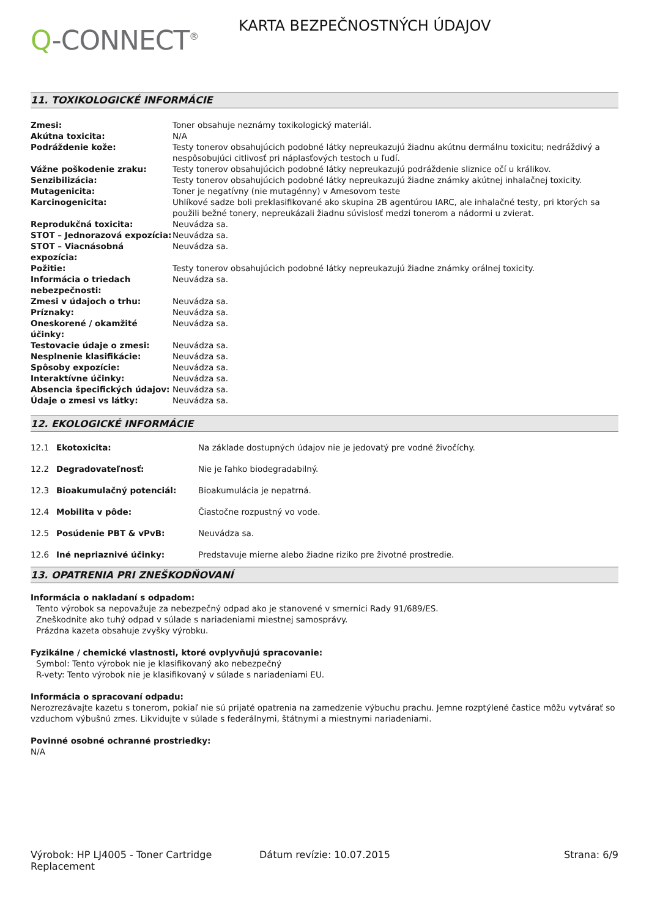Q-CONNECT<sup>®</sup>
KARTA BEZPEČNOSTNÝCH ÚDAJOV
11. TOXIKOLOGICKÉ INFORMÁCIE
| Zmesi: | Toner obsahuje neznámy toxikologický materiál. |
| Akútna toxicita: | N/A |
| Podráždenie kože: | Testy tonerov obsahujúcich podobné látky nepreukazujú žiadnu akútnu dermálnu toxicitu; nedráždivý a nespôsobujúci citlivosť pri náplasťových testoch u ľudí. |
| Vážne poškodenie zraku: | Testy tonerov obsahujúcich podobné látky nepreukazujú podráždenie sliznice očí u králikov. |
| Senzibilizácia: | Testy tonerov obsahujúcich podobné látky nepreukazujú žiadne známky akútnej inhalačnej toxicity. |
| Mutagenicita: | Toner je negatívny (nie mutagénny) v Amesovom teste |
| Karcinogenicita: | Uhlíkové sadze boli preklasifikované ako skupina 2B agentúrou IARC, ale inhalačné testy, pri ktorých sa použili bežné tonery, nepreukázali žiadnu súvislosť medzi tonerom a nádormi u zvierat. |
| Reprodukčná toxicita: | Neuvádza sa. |
| STOT – Jednorazová expozícia: | Neuvádza sa. |
| STOT – Viacnásobná expozícia: | Neuvádza sa. |
| Požitie: | Testy tonerov obsahujúcich podobné látky nepreukazujú žiadne známky orálnej toxicity. |
| Informácia o triedach nebezpečnosti: | Neuvádza sa. |
| Zmesi v údajoch o trhu: | Neuvádza sa. |
| Príznaky: | Neuvádza sa. |
| Oneskorené / okamžité účinky: | Neuvádza sa. |
| Testovacie údaje o zmesi: | Neuvádza sa. |
| Nesplnenie klasifikácie: | Neuvádza sa. |
| Spôsoby expozície: | Neuvádza sa. |
| Interaktívne účinky: | Neuvádza sa. |
| Absencia špecifických údajov: | Neuvádza sa. |
| Údaje o zmesi vs látky: | Neuvádza sa. |
12. EKOLOGICKÉ INFORMÁCIE
| 12.1 | Ekotoxicita: | Na základe dostupných údajov nie je jedovatý pre vodné živočíchy. |
| 12.2 | Degradovateľnosť: | Nie je ľahko biodegradabilný. |
| 12.3 | Bioakumulačný potenciál: | Bioakumulácia je nepatrná. |
| 12.4 | Mobilita v pôde: | Čiastočne rozpustný vo vode. |
| 12.5 | Posúdenie PBT & vPvB: | Neuvádza sa. |
| 12.6 | Iné nepriaznivé účinky: | Predstavuje mierne alebo žiadne riziko pre životné prostredie. |
13. OPATRENIA PRI ZNEŠKODŇOVANÍ
Informácia o nakladaní s odpadom:
Tento výrobok sa nepovažuje za nebezpečný odpad ako je stanovené v smernici Rady 91/689/ES.
Zneškodnite ako tuhý odpad v súlade s nariadeniami miestnej samosprávy.
Prázdna kazeta obsahuje zvyšky výrobku.
Fyzikálne / chemické vlastnosti, ktoré ovplyvňujú spracovanie:
Symbol: Tento výrobok nie je klasifikovaný ako nebezpečný
R-vety: Tento výrobok nie je klasifikovaný v súlade s nariadeniami EU.
Informácia o spracovaní odpadu:
Nerozrezávajte kazetu s tonerom, pokiaľ nie sú prijaté opatrenia na zamedzenie výbuchu prachu. Jemne rozptýlené častice môžu vytvárať so vzduchom výbušnú zmes. Likvidujte v súlade s federálnymi, štátnymi a miestnymi nariadeniami.
Povinné osobné ochranné prostriedky:
N/A
Výrobok: HP LJ4005 - Toner Cartridge Replacement
Dátum revízie: 10.07.2015 Strana: 6/9